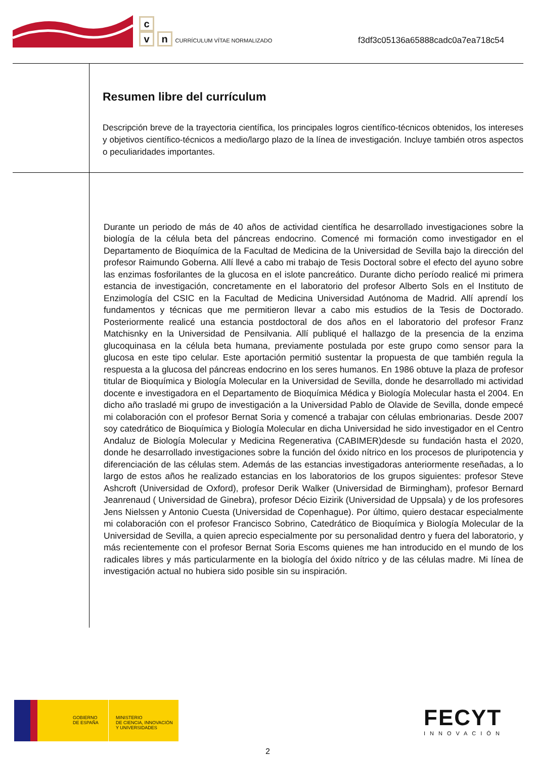c
v n CURRÍCULUM VÍTAE NORMALIZADO
f3df3c05136a65888cadc0a7ea718c54
Resumen libre del currículum
Descripción breve de la trayectoria científica, los principales logros científico-técnicos obtenidos, los intereses y objetivos científico-técnicos a medio/largo plazo de la línea de investigación. Incluye también otros aspectos o peculiaridades importantes.
Durante un periodo de más de 40 años de actividad científica he desarrollado investigaciones sobre la biología de la célula beta del páncreas endocrino. Comencé mi formación como investigador en el Departamento de Bioquímica de la Facultad de Medicina de la Universidad de Sevilla bajo la dirección del profesor Raimundo Goberna. Allí llevé a cabo mi trabajo de Tesis Doctoral sobre el efecto del ayuno sobre las enzimas fosforilantes de la glucosa en el islote pancreático. Durante dicho período realicé mi primera estancia de investigación, concretamente en el laboratorio del profesor Alberto Sols en el Instituto de Enzimología del CSIC en la Facultad de Medicina Universidad Autónoma de Madrid. Allí aprendí los fundamentos y técnicas que me permitieron llevar a cabo mis estudios de la Tesis de Doctorado. Posteriormente realicé una estancia postdoctoral de dos años en el laboratorio del profesor Franz Matchisnky en la Universidad de Pensilvania. Allí publiqué el hallazgo de la presencia de la enzima glucoquinasa en la célula beta humana, previamente postulada por este grupo como sensor para la glucosa en este tipo celular. Este aportación permitió sustentar la propuesta de que también regula la respuesta a la glucosa del páncreas endocrino en los seres humanos. En 1986 obtuve la plaza de profesor titular de Bioquímica y Biología Molecular en la Universidad de Sevilla, donde he desarrollado mi actividad docente e investigadora en el Departamento de Bioquímica Médica y Biología Molecular hasta el 2004. En dicho año trasladé mi grupo de investigación a la Universidad Pablo de Olavide de Sevilla, donde empecé mi colaboración con el profesor Bernat Soria y comencé a trabajar con células embrionarias. Desde 2007 soy catedrático de Bioquímica y Biología Molecular en dicha Universidad he sido investigador en el Centro Andaluz de Biología Molecular y Medicina Regenerativa (CABIMER)desde su fundación hasta el 2020, donde he desarrollado investigaciones sobre la función del óxido nítrico en los procesos de pluripotencia y diferenciación de las células stem. Además de las estancias investigadoras anteriormente reseñadas, a lo largo de estos años he realizado estancias en los laboratorios de los grupos siguientes: profesor Steve Ashcroft (Universidad de Oxford), profesor Derik Walker (Universidad de Birmingham), profesor Bernard Jeanrenaud ( Universidad de Ginebra), profesor Décio Eizirik (Universidad de Uppsala) y de los profesores Jens Nielssen y Antonio Cuesta (Universidad de Copenhague). Por último, quiero destacar especialmente mi colaboración con el profesor Francisco Sobrino, Catedrático de Bioquímica y Biología Molecular de la Universidad de Sevilla, a quien aprecio especialmente por su personalidad dentro y fuera del laboratorio, y más recientemente con el profesor Bernat Soria Escoms quienes me han introducido en el mundo de los radicales libres y más particularmente en la biología del óxido nítrico y de las células madre. Mi línea de investigación actual no hubiera sido posible sin su inspiración.
GOBIERNO
DE ESPAÑA
MINISTERIO
DE CIENCIA, INNOVACIÓN
Y UNIVERSIDADES
FECYT
INNOVACIÓN
2